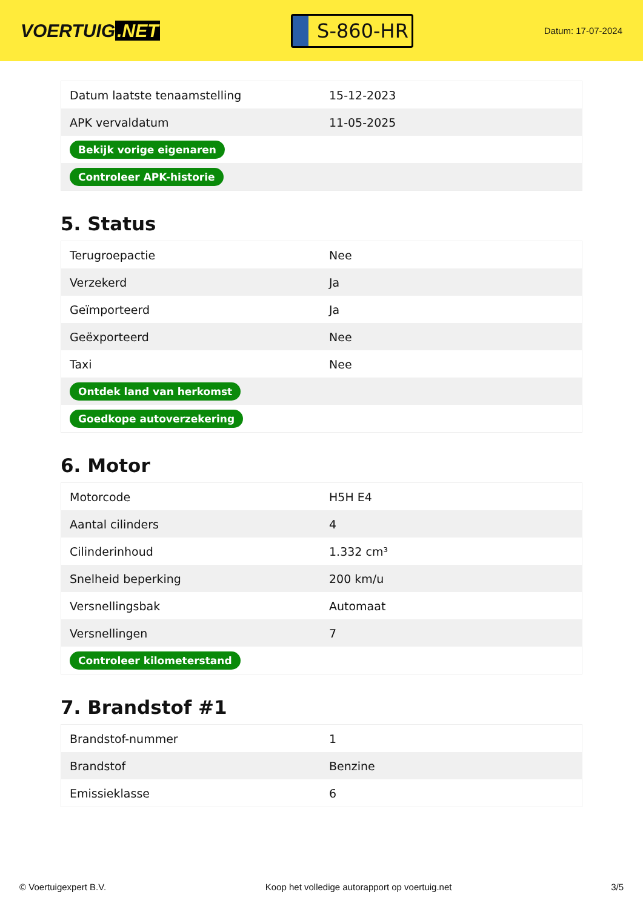VOERTUIG.NET
S-860-HR
Datum: 17-07-2024
| Datum laatste tenaamstelling | 15-12-2023 |
| APK vervaldatum | 11-05-2025 |
| Bekijk vorige eigenaren | |
| Controleer APK-historie | |
5. Status
| Terugroepactie | Nee |
| Verzekerd | Ja |
| Geïmporteerd | Ja |
| Geëxporteerd | Nee |
| Taxi | Nee |
| Ontdek land van herkomst | |
| Goedkope autoverzekering | |
6. Motor
| Motorcode | H5H E4 |
| Aantal cilinders | 4 |
| Cilinderinhoud | 1.332 cm³ |
| Snelheid beperking | 200 km/u |
| Versnellingsbak | Automaat |
| Versnellingen | 7 |
| Controleer kilometerstand | |
7. Brandstof #1
| Brandstof-nummer | 1 |
| Brandstof | Benzine |
| Emissieklasse | 6 |
© Voertuigexpert B.V. Koop het volledige autorapport op voertuig.net 3/5